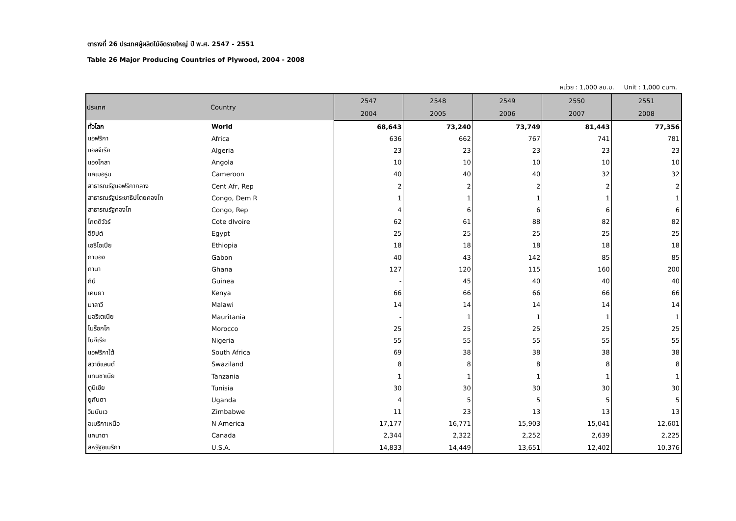ตารางที่ 26 ประเทศผู้ผลิตไม้อัดรายใหญ่ ปี พ.ศ. 2547 - 2551
Table 26 Major Producing Countries of Plywood, 2004 - 2008
หน่วย : 1,000 ลบ.ม. Unit : 1,000 cum.
| ประเทศ | Country | 2547 | 2548 | 2549 | 2550 | 2551 |
| --- | --- | --- | --- | --- | --- | --- |
| | | 2004 | 2005 | 2006 | 2007 | 2008 |
| ทั่วโลก | World | 68,643 | 73,240 | 73,749 | 81,443 | 77,356 |
| แอฟริกา | Africa | 636 | 662 | 767 | 741 | 781 |
| แอลจีเรีย | Algeria | 23 | 23 | 23 | 23 | 23 |
| แองโกลา | Angola | 10 | 10 | 10 | 10 | 10 |
| แคเมอรูน | Cameroon | 40 | 40 | 40 | 32 | 32 |
| สาธารณรัฐแอฟริกากลาง | Cent Afr, Rep | 2 | 2 | 2 | 2 | 2 |
| สาธารณรัฐประชาธิปไตยคองโก | Congo, Dem R | 1 | 1 | 1 | 1 | 1 |
| สาธารณรัฐคองโก | Congo, Rep | 4 | 6 | 6 | 6 | 6 |
| โกตดิวัวร์ | Cote dIvoire | 62 | 61 | 88 | 82 | 82 |
| อียิปต์ | Egypt | 25 | 25 | 25 | 25 | 25 |
| เอธิโอเปีย | Ethiopia | 18 | 18 | 18 | 18 | 18 |
| กาบอง | Gabon | 40 | 43 | 142 | 85 | 85 |
| กานา | Ghana | 127 | 120 | 115 | 160 | 200 |
| กินี | Guinea | - | 45 | 40 | 40 | 40 |
| เคนยา | Kenya | 66 | 66 | 66 | 66 | 66 |
| มาลาวี | Malawi | 14 | 14 | 14 | 14 | 14 |
| มอริเตเนีย | Mauritania | - | 1 | 1 | 1 | 1 |
| โมร็อกโก | Morocco | 25 | 25 | 25 | 25 | 25 |
| ไนจีเรีย | Nigeria | 55 | 55 | 55 | 55 | 55 |
| แอฟริกาใต้ | South Africa | 69 | 38 | 38 | 38 | 38 |
| สวาซิแลนด์ | Swaziland | 8 | 8 | 8 | 8 | 8 |
| แทนซาเนีย | Tanzania | 1 | 1 | 1 | 1 | 1 |
| ตูนิเซีย | Tunisia | 30 | 30 | 30 | 30 | 30 |
| ยูกันดา | Uganda | 4 | 5 | 5 | 5 | 5 |
| วิมบับเว | Zimbabwe | 11 | 23 | 13 | 13 | 13 |
| อเมริกาเหนือ | N America | 17,177 | 16,771 | 15,903 | 15,041 | 12,601 |
| แคนาดา | Canada | 2,344 | 2,322 | 2,252 | 2,639 | 2,225 |
| สหรัฐอเมริกา | U.S.A. | 14,833 | 14,449 | 13,651 | 12,402 | 10,376 |